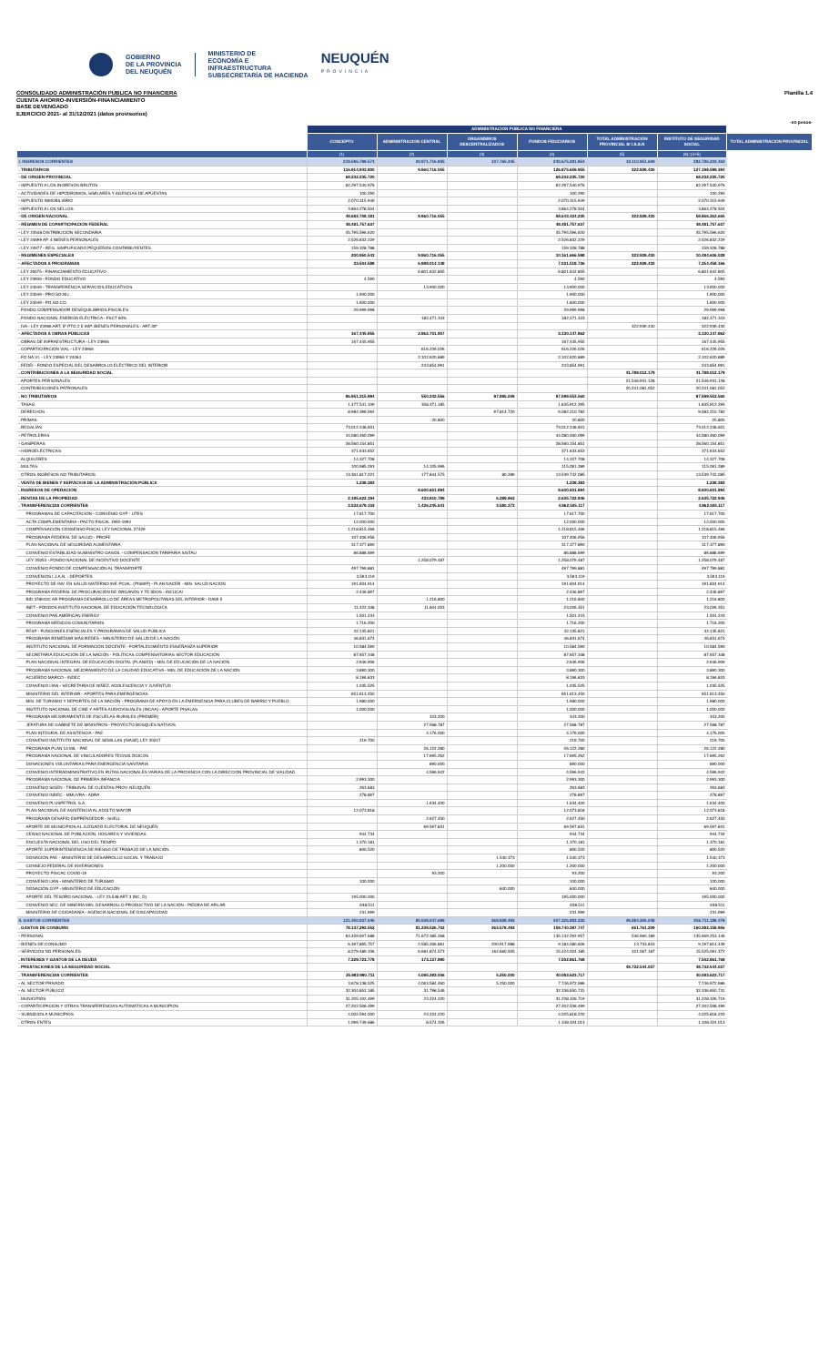GOBIERNO
DE LA PROVINCIA
DEL NEUQUÉN
MINISTERIO DE
ECONOMÍA E
INFRAESTRUCTURA
SUBSECRETARÍA DE HACIENDA
NEUQUÉN
PROVINCIA
CONSOLIDADO ADMINISTRACIÓN PÚBLICA NO FINANCIERA
CUENTA AHORRO-INVERSIÓN-FINANCIAMIENTO
BASE DEVENGADO
EJERCICIO 2021- al 31/12/2021 (datos provisorios)
Planilla 1.4
-en pesos-
| | ADMINISTRACIÓN PÚBLICA NO FINANCIERA | | | | | | |
| --- | --- | --- | --- | --- | --- | --- | --- |
| | CONCEPTO | ADMINISTRACIÓN CENTRAL | ORGANISMOS DESCENTRALIZADOS | FONDOS FIDUCIARIOS | TOTAL ADMINISTRACIÓN PROVINCIAL S/ I.S.S.N | INSTITUTO DE SEGURIDAD SOCIAL | TOTAL ADMINISTRACIÓN PROVINCIAL |
| | (1) | (2) | (3) | (4) | (5) | (6)=(4+5) | |
| I. INGRESOS CORRIENTES | 219.595.799.574 | 20.971.716.935 | 107.765.345 | 240.675.281.854 | 42.110.951.609 | 282.786.233.463 | |
| . TRIBUTARIOS | 116.914.943.900 | 9.960.716.055 | | 126.875.659.955 | 322.939.430 | 127.198.599.384 | |
| - DE ORIGEN PROVINCIAL | 68.232.235.720 | | | 68.232.235.720 | | 68.232.235.720 | |
| - IMPUESTO A LOS INGRESOS BRUTOS | 62.297.540.976 | | | 62.297.540.976 | | 62.297.540.976 | |
| - ACTIVIDADES DE HIPÓDROMOS, SIMILARES Y AGENCIAS DE APUESTAS | 100.290 | | | 100.290 | | 100.290 | |
| - IMPUESTO INMOBILIARIO | 2.070.315.949 | | | 2.070.315.949 | | 2.070.315.949 | |
| - IMPUESTO A LOS SELLOS | 3.864.278.504 | | | 3.864.278.504 | | 3.864.278.504 | |
| - DE ORIGEN NACIONAL | 48.682.708.181 | 9.960.716.055 | | 58.643.424.235 | 322.939.430 | 58.966.363.665 | |
| - RÉGIMEN DE COPARTICIPACIÓN FEDERAL | 48.481.757.637 | | | 48.481.757.637 | | 48.481.757.637 | |
| - LEY 23548 DISTRIBUCIÓN SECUNDARIA | 45.795.596.620 | | | 45.795.596.620 | | 45.795.596.620 | |
| - LEY 24699 AP. 4 BIENES PERSONALES | 2.526.832.229 | | | 2.526.832.229 | | 2.526.832.229 | |
| - LEY 24977 - REG. SIMPLIFICADO PEQUEÑOS CONTRIBUYENTES | 159.328.788 | | | 159.328.788 | | 159.328.788 | |
| - REGÍMENES ESPECIALES | 200.950.543 | 9.960.716.055 | | 10.161.666.598 | 322.939.430 | 10.484.606.028 | |
| - AFECTADOS A PROGRAMAS | 33.504.588 | 6.998.014.148 | | 7.031.518.736 | 322.939.430 | 7.354.458.166 | |
| . LEY 26075 - FINANCIAMIENTO EDUCATIVO | | 6.801.642.805 | | 6.801.642.805 | | 6.801.642.805 | |
| . LEY 23906 - FONDO EDUCATIVO | 4.590 | | | 4.590 | | 4.590 | |
| . LEY 24049 - TRANSFERENCIA SERVICIOS EDUCATIVOS | | 13.900.000 | | 13.900.000 | | 13.900.000 | |
| . LEY 24049 - PRO.SO.NU. | 1.900.000 | | | 1.900.000 | | 1.900.000 | |
| . LEY 24049 - PO.SO.CO. | 1.600.000 | | | 1.600.000 | | 1.600.000 | |
| . FONDO COMPENSADOR DESEQUILIBRIOS FISCALES | 29.999.998 | | | 29.999.998 | | 29.999.998 | |
| . FONDO NACIONAL ENERGÍA ELÉCTRICA - FSCT 60% | | 182.471.343 | | 182.471.343 | | 182.471.343 | |
| . IVA - LEY 23966 ART. 5º PTO.2 E IMP. BIENES PERSONALES - ART.30º | | | | | 322.939.430 | 322.939.430 | |
| - AFECTADOS A OBRAS PÚBLICAS | 167.445.955 | 2.962.701.907 | | 3.130.147.862 | | 3.130.147.862 | |
| . OBRAS DE INFRAESTRUCTURA - LEY 23966 | 167.445.955 | | | 167.445.955 | | 167.445.955 | |
| . COPARTICIPACIÓN VIAL - LEY 23966 | | 616.226.026 | | 616.226.026 | | 616.226.026 | |
| . FO.NA.VI. - LEY 23966 Y 24464 | | 2.102.620.889 | | 2.102.620.889 | | 2.102.620.889 | |
| . FEDEI - FONDO ESPECIAL DEL DESARROLLO ELÉCTRICO DEL INTERIOR | | 243.854.991 | | 243.854.991 | | 243.854.991 | |
| . CONTRIBUCIONES A LA SEGURIDAD SOCIAL | | | | | 41.788.012.179 | 41.788.012.179 | |
| . APORTES PERSONALES | | | | | 21.546.931.128 | 21.546.931.128 | |
| . CONTRIBUCIONES PATRONALES | | | | | 20.241.081.052 | 20.241.081.052 | |
| . NO TRIBUTARIOS | 96.951.315.994 | 550.342.556 | 97.895.009 | 97.599.553.560 | | 97.599.553.560 | |
| . TASAS | 1.477.541.109 | 358.371.185 | | 1.835.912.295 | | 1.835.912.295 | |
| . DERECHOS | 8.984.396.062 | | 97.814.720 | 9.082.210.782 | | 9.082.210.782 | |
| . PRIMAS | | 20.800 | | 20.800 | | 20.800 | |
| . REGALÍAS | 73.012.248.601 | | | 73.012.248.601 | | 73.012.248.601 | |
| - PETROLERAS | 44.080.460.099 | | | 44.080.460.099 | | 44.080.460.099 | |
| - GASÍFERAS | 28.560.154.851 | | | 28.560.154.851 | | 28.560.154.851 | |
| - HIDROELÉCTRICAS | 371.633.652 | | | 371.633.652 | | 371.633.652 | |
| . ALQUILERES | 14.327.708 | | | 14.327.708 | | 14.327.708 | |
| . MULTAS | 100.985.293 | 14.105.996 | | 115.091.289 | | 115.091.289 | |
| . OTROS INGRESOS NO TRIBUTARIOS | 13.361.817.221 | 177.844.575 | 80.289 | 13.539.742.085 | | 13.539.742.085 | |
| . VENTA DE BIENES Y SERVICIOS DE LA ADMINISTRACIÓN PÚBLICA | 1.238.383 | | | 1.238.383 | | 1.238.383 | |
| . INGRESOS DE OPERACIÓN | | 8.600.601.894 | | 8.600.601.894 | | 8.600.601.894 | |
| . RENTAS DE LA PROPIEDAD | 2.195.622.194 | 433.810.789 | 6.289.963 | 2.635.722.946 | | 2.635.722.946 | |
| . TRANSFERENCIAS CORRIENTES | 3.532.679.103 | 1.426.245.641 | 3.580.373 | 4.962.505.117 | | 4.962.505.117 | |
| PROGRAMAS DE CAPACITACIÓN - CONVENIO GYP - UTES | 17.617.700 | | | 17.617.700 | | 17.617.700 | |
| ACTA COMPLEMENTARIA - PACTO FISCAL 1992-1993 | 12.000.000 | | | 12.000.000 | | 12.000.000 | |
| COMPENSACIÓN CONSENSO FISCAL LEY NACIONAL 27429 | 1.218.815.466 | | | 1.218.815.466 | | 1.218.815.466 | |
| PROGRAMA FEDERAL DE SALUD - PROFE | 107.406.956 | | | 107.406.956 | | 107.406.956 | |
| PLAN NACIONAL DE SEGURIDAD ALIMENTARIA | 317.377.890 | | | 317.377.890 | | 317.377.890 | |
| CONVENIO ESTABILIDAD SUMINISTRO GASOIL - COMPENSACIÓN TARIFARIA SISTAU | 86.888.699 | | | 86.888.699 | | 86.888.699 | |
| LEY 25053 - FONDO NACIONAL DE INCENTIVO DOCENTE | | 1.258.079.487 | | 1.258.079.487 | | 1.258.079.487 | |
| CONVENIO FONDO DE COMPENSACIÓN AL TRANSPORTE | 497.799.881 | | | 497.799.881 | | 497.799.881 | |
| CONVENIOS I.J.A.N. - DEPORTES | 3.593.119 | | | 3.593.119 | | 3.593.119 | |
| PROYECTO DE INV. EN SALUD MATERNO INF. PCIAL. (PISMIP) - PLAN NACER - MIN. SALUD NACIÓN | 191.604.914 | | | 191.604.914 | | 191.604.914 | |
| PROGRAMA FEDERAL DE PROCURACIÓN DE ÓRGANOS Y TEJIDOS - INCUCAI | 2.446.897 | | | 2.446.897 | | 2.446.897 | |
| BID 3780/OC AR PROGRAMA DESARROLLO DE ÁREAS METROPOLITANAS DEL INTERIOR - DAMI II | | 1.216.800 | | 1.216.800 | | 1.216.800 | |
| INET - FONDOS INSTITUTO NACIONAL DE EDUCACIÓN TECNOLÓGICA | 11.422.348 | 11.604.003 | | 23.026.351 | | 23.026.351 | |
| CONVENIO PAN AMERICAN ENERGY | 1.501.243 | | | 1.501.243 | | 1.501.243 | |
| PROGRAMA MÉDICOS COMUNITARIOS | 1.716.200 | | | 1.716.200 | | 1.716.200 | |
| FESP - FUNCIONES ESENCIALES Y PROGRAMAS DE SALUD PÚBLICA | 32.135.821 | | | 32.135.821 | | 32.135.821 | |
| PROGRAMA REMEDIAR MÁS REDES - MINISTERIO DE SALUD DE LA NACIÓN | 46.831.674 | | | 46.831.674 | | 46.831.674 | |
| INSTITUTO NACIONAL DE FORMACIÓN DOCENTE - FORTALECIMIENTO ENSEÑANZA SUPERIOR | 10.584.590 | | | 10.584.590 | | 10.584.590 | |
| SECRETARÍA EDUCACIÓN DE LA NACIÓN - POLÍTICAS COMPENSATORIAS SECTOR EDUCACIÓN | 87.657.348 | | | 87.657.348 | | 87.657.348 | |
| PLAN NACIONAL INTEGRAL DE EDUCACIÓN DIGITAL (PLANIED) - MIN. DE EDUCACIÓN DE LA NACIÓN | 2.646.906 | | | 2.646.906 | | 2.646.906 | |
| PROGRAMA NACIONAL MEJORAMIENTO DE LA CALIDAD EDUCATIVA - MIN. DE EDUCACIÓN DE LA NACIÓN | 3.890.300 | | | 3.890.300 | | 3.890.300 | |
| ACUERDO MARCO - INDEC | 8.196.833 | | | 8.196.833 | | 8.196.833 | |
| CONVENIO IJAN - SECRETARÍA DE NIÑEZ, ADOLESCENCIA Y JUVENTUD | 1.035.525 | | | 1.035.525 | | 1.035.525 | |
| MINISTERIO DEL INTERIOR - APORTES PARA EMERGENCIAS | 651.613.450 | | | 651.613.450 | | 651.613.450 | |
| MIN. DE TURISMO Y DEPORTES DE LA NACIÓN - PROGRAMA DE APOYO EN LA EMERGENCIA PARA CLUBES DE BARRIO Y PUEBLO | 1.980.000 | | | 1.980.000 | | 1.980.000 | |
| INSTITUTO NACIONAL DE CINE Y ARTES AUDIOVISUALES (INCAA) - APORTE PISALAS | 1.000.000 | | | 1.000.000 | | 1.000.000 | |
| PROGRAMA MEJORAMIENTO DE ESCUELAS RURALES (PROMER) | | 343.200 | | 343.200 | | 343.200 | |
| JEFATURA DE GABINETE DE MINISTROS - PROYECTO BOSQUES NATIVOS | | 27.568.787 | | 27.568.787 | | 27.568.787 | |
| PLAN INTEGRAL DE ASISTENCIA - PAE | | 4.176.000 | | 4.176.000 | | 4.176.000 | |
| CONVENIO INSTITUTO NACIONAL DE SEMILLAS (INASE) LEY 20247 | 219.700 | | | 219.700 | | 219.700 | |
| PROGRAMA PLAN 10 MIL - PAE | | 26.122.280 | | 26.122.280 | | 26.122.280 | |
| PROGRAMA NACIONAL DE VINCULADORES TECNOLÓGICOS | | 17.695.262 | | 17.695.262 | | 17.695.262 | |
| DONACIONES VOLUNTARIAS PARA EMERGENCIA SANITARIA | | 890.000 | | 890.000 | | 890.000 | |
| CONVENIO INTERADMINISTRATIVO EN RUTAS NACIONALES VARIAS DE LA PROVINCIA CON LA DIRECCIÓN PROVINCIAL DE VIALIDAD | | 4.596.942 | | 4.596.942 | | 4.596.942 | |
| PROGRAMA NACIONAL DE PRIMERA INFANCIA | 2.993.300 | | | 2.993.300 | | 2.993.300 | |
| CONVENIO SIGEN - TRIBUNAL DE CUENTAS PROV. NEUQUÉN | 263.683 | | | 263.683 | | 263.683 | |
| CONVENIO INDEC - MMUVRA - ADRA | 278.897 | | | 278.897 | | 278.897 | |
| CONVENIO PLUSPETROL S.A. | | 1.634.400 | | 1.634.400 | | 1.634.400 | |
| PLAN NACIONAL DE ASISTENCIA AL ADULTO MAYOR | 12.073.818 | | | 12.073.818 | | 12.073.818 | |
| PROGRAMA DESAFÍO EMPRENDEDOR - SHELL | | 2.627.450 | | 2.627.450 | | 2.627.450 | |
| APORTE DE MUNICIPIOS AL JUZGADO ELECTORAL DE NEUQUÉN | | 69.597.831 | | 69.597.831 | | 69.597.831 | |
| CENSO NACIONAL DE POBLACIÓN, HOGARES Y VIVIENDAS | 944.734 | | | 944.734 | | 944.734 | |
| ENCUESTA NACIONAL DEL USO DEL TIEMPO | 1.370.181 | | | 1.370.181 | | 1.370.181 | |
| APORTE SUPERINTENDENCIA DE RIESGO DE TRABAJO DE LA NACIÓN | 800.520 | | | 800.520 | | 800.520 | |
| DONACIÓN PAE - MINISTERIO DE DESARROLLO SOCIAL Y TRABAJO | | | 1.540.373 | 1.540.373 | | 1.540.373 | |
| CONSEJO FEDERAL DE INVERSIONES | | | 1.200.000 | 1.200.000 | | 1.200.000 | |
| PROYECTO PISCAC COVID-19 | | 93.200 | | 93.200 | | 93.200 | |
| CONVENIO IJAN - MINISTERIO DE TURISMO | 100.000 | | | 100.000 | | 100.000 | |
| DONACIÓN GYP - MINISTERIO DE EDUCACIÓN | | | 840.000 | 840.000 | | 840.000 | |
| APORTE DEL TESORO NACIONAL - LEY 23.548 ART 3 INC. D) | 195.000.000 | | | 195.000.000 | | 195.000.000 | |
| CONVENIO SEC. DE MINERÍA MIN. DESARROLLO PRODUCTIVO DE LA NACIÓN - PIEDRA DE AFILAR | 638.511 | | | 638.511 | | 638.511 | |
| MINISTERIO DE CIUDADANÍA - AGENCIA NACIONAL DE DISCAPACIDAD | 231.999 | | | 231.999 | | 231.999 | |
| II. GASTOS CORRIENTES | 121.450.007.040 | 85.508.047.699 | 368.828.493 | 207.326.883.232 | 49.384.305.248 | 256.711.188.478 | |
| . GASTOS DE CONSUMO | 78.137.292.552 | 81.239.526.702 | 363.578.493 | 159.740.397.747 | 651.761.209 | 160.392.158.956 | |
| - PERSONAL | 63.459.907.688 | 71.672.385.268 | | 135.132.292.957 | 536.960.189 | 135.669.253.146 | |
| - BIENES DE CONSUMO | 6.397.895.757 | 2.585.266.861 | 200.917.988 | 9.184.080.606 | 13.733.833 | 9.197.814.439 | |
| - SERVICIOS NO PERSONALES | 8.279.489.106 | 6.981.874.573 | 162.660.505 | 15.424.024.185 | 101.067.187 | 15.525.091.372 | |
| . INTERESES Y GASTOS DE LA DEUDA | 7.329.723.778 | 173.137.990 | | 7.502.861.768 | | 7.502.861.768 | |
| . PRESTACIONES DE LA SEGURIDAD SOCIAL | | | | | 48.732.544.037 | 48.732.544.037 | |
| . TRANSFERENCIAS CORRIENTES | 35.982.990.711 | 4.095.383.006 | 5.250.000 | 40.083.623.717 | | 40.083.623.717 | |
| - AL SECTOR PRIVADO | 3.678.138.525 | 4.063.584.460 | 5.250.000 | 7.746.972.986 | | 7.746.972.986 | |
| - AL SECTOR PÚBLICO | 32.304.852.185 | 31.798.546 | | 32.336.650.731 | | 32.336.650.731 | |
| . MUNICIPIOS | 31.205.102.499 | 23.224.220 | | 31.228.326.719 | | 31.228.326.719 | |
| - COPARTICIPACIÓN Y OTRAS TRANSFERENCIAS AUTOMÁTICAS A MUNICIPIOS | 27.202.508.499 | | | 27.202.508.499 | | 27.202.508.499 | |
| - SUBSIDIOS A MUNICIPIOS | 4.002.594.000 | 23.224.220 | | 4.025.818.220 | | 4.025.818.220 | |
| . OTROS ENTES | 1.099.749.686 | 8.574.326 | | 1.108.324.013 | | 1.108.324.013 | |